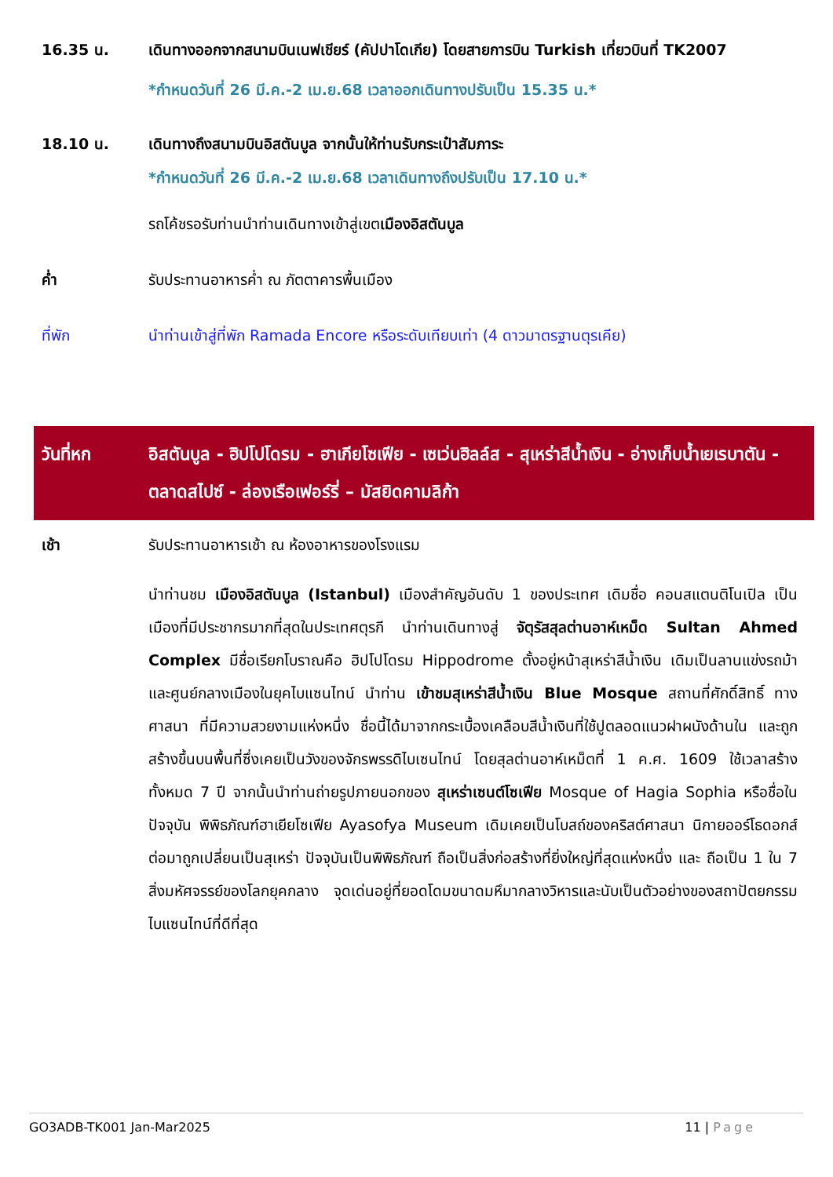16.35 น. เดินทางออกจากสนามบินเนฟเชียร์ (คัปปาโดเกีย) โดยสายการบิน Turkish เที่ยวบินที่ TK2007
*กำหนดวันที่ 26 มี.ค.-2 เม.ย.68 เวลาออกเดินทางปรับเป็น 15.35 น.*
18.10 น. เดินทางถึงสนามบินอิสตันบูล จากนั้นให้ท่านรับกระเป๋าสัมภาระ
*กำหนดวันที่ 26 มี.ค.-2 เม.ย.68 เวลาเดินทางถึงปรับเป็น 17.10 น.*
รถโค้ชรอรับท่านนำท่านเดินทางเข้าสู่เขตเมืองอิสตันบูล
ค่ำ รับประทานอาหารค่ำ ณ ภัตตาคารพื้นเมือง
ที่พัก นำท่านเข้าสู่ที่พัก Ramada Encore หรือระดับเทียบเท่า (4 ดาวมาตรฐานตุรเคีย)
วันที่หก อิสตันบูล - ฮิปโปโดรม - ฮาเกียโซเฟีย - เซเว่นฮิลล์ส - สุเหร่าสีน้ำเงิน - อ่างเก็บน้ำเยเรบาตัน - ตลาดสไปซ์ - ล่องเรือเฟอร์รี่ – มัสยิดคามลิก้า
เช้า รับประทานอาหารเช้า ณ ห้องอาหารของโรงแรม
นำท่านชม เมืองอิสตันบูล (Istanbul) เมืองสำคัญอันดับ 1 ของประเทศ เดิมชื่อ คอนสแตนติโนเปิล เป็นเมืองที่มีประชากรมากที่สุดในประเทศตุรกี นำท่านเดินทางสู่ จัตุรัสสุลต่านอาห์เหม็ด Sultan Ahmed Complex มีชื่อเรียกโบราณคือ ฮิปโปโดรม Hippodrome ตั้งอยู่หน้าสุเหร่าสีน้ำเงิน เดิมเป็นลานแข่งรถม้าและศูนย์กลางเมืองในยุคไบแซนไทน์ นำท่าน เข้าชมสุเหร่าสีน้ำเงิน Blue Mosque สถานที่ศักดิ์สิทธิ์ ทางศาสนา ที่มีความสวยงามแห่งหนึ่ง ชื่อนี้ได้มาจากกระเบื้องเคลือบสีน้ำเงินที่ใช้ปูตลอดแนวฝาผนังด้านใน และถูกสร้างขึ้นบนพื้นที่ซึ่งเคยเป็นวังของจักรพรรดิไบเซนไทน์ โดยสุลต่านอาห์เหม็ตที่ 1 ค.ศ. 1609 ใช้เวลาสร้างทั้งหมด 7 ปี จากนั้นนำท่านถ่ายรูปภายนอกของ สุเหร่าเซนต์โซเฟีย Mosque of Hagia Sophia หรือชื่อในปัจจุบัน พิพิธภัณฑ์ฮาเยียโซเฟีย Ayasofya Museum เดิมเคยเป็นโบสถ์ของคริสต์ศาสนา นิกายออร์โธดอกส์ ต่อมาถูกเปลี่ยนเป็นสุเหร่า ปัจจุบันเป็นพิพิธภัณฑ์ ถือเป็นสิ่งก่อสร้างที่ยิ่งใหญ่ที่สุดแห่งหนึ่ง และ ถือเป็น 1 ใน 7 สิ่งมหัศจรรย์ของโลกยุคกลาง จุดเด่นอยู่ที่ยอดโดมขนาดมหึมากลางวิหารและนับเป็นตัวอย่างของสถาปัตยกรรมไบแซนไทน์ที่ดีที่สุด
GO3ADB-TK001 Jan-Mar2025 11 | Page